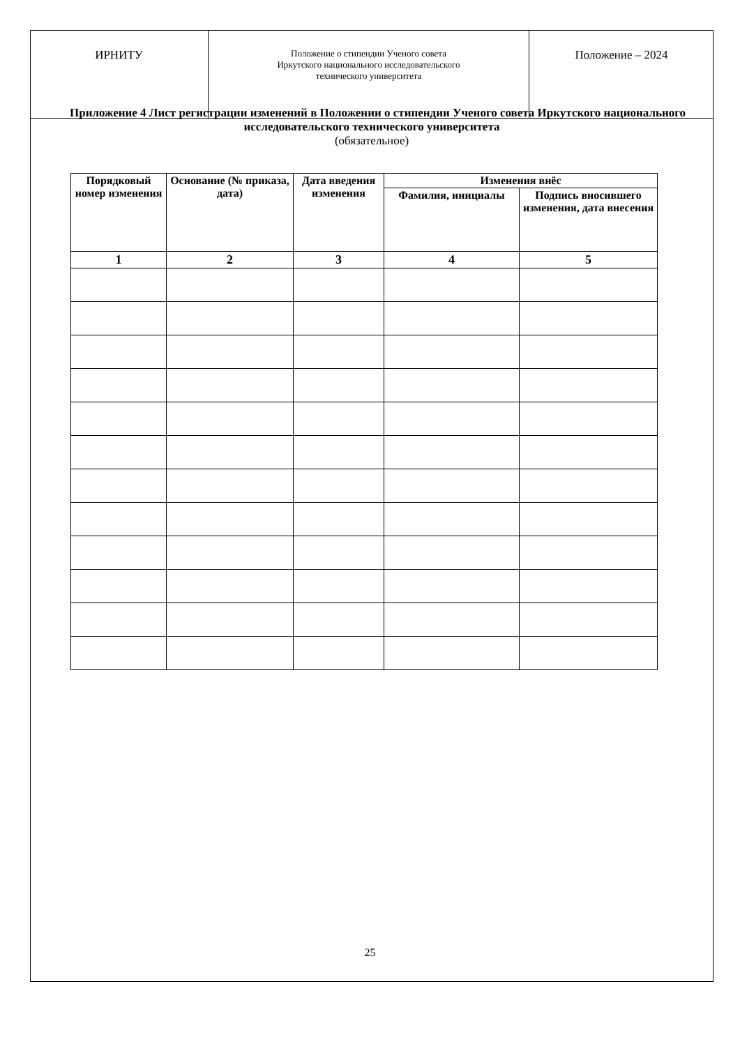| ИРНИТУ | Положение о стипендии Ученого совета Иркутского национального исследовательского технического университета | Положение – 2024 |
Приложение 4 Лист регистрации изменений в Положении о стипендии Ученого совета Иркутского национального исследовательского технического университета
(обязательное)
| Порядковый номер изменения | Основание (№ приказа, дата) | Дата введения изменения | Изменения внёс | |
| --- | --- | --- | --- | --- |
| | | | Фамилия, инициалы | Подпись вносившего изменения, дата внесения |
| 1 | 2 | 3 | 4 | 5 |
25